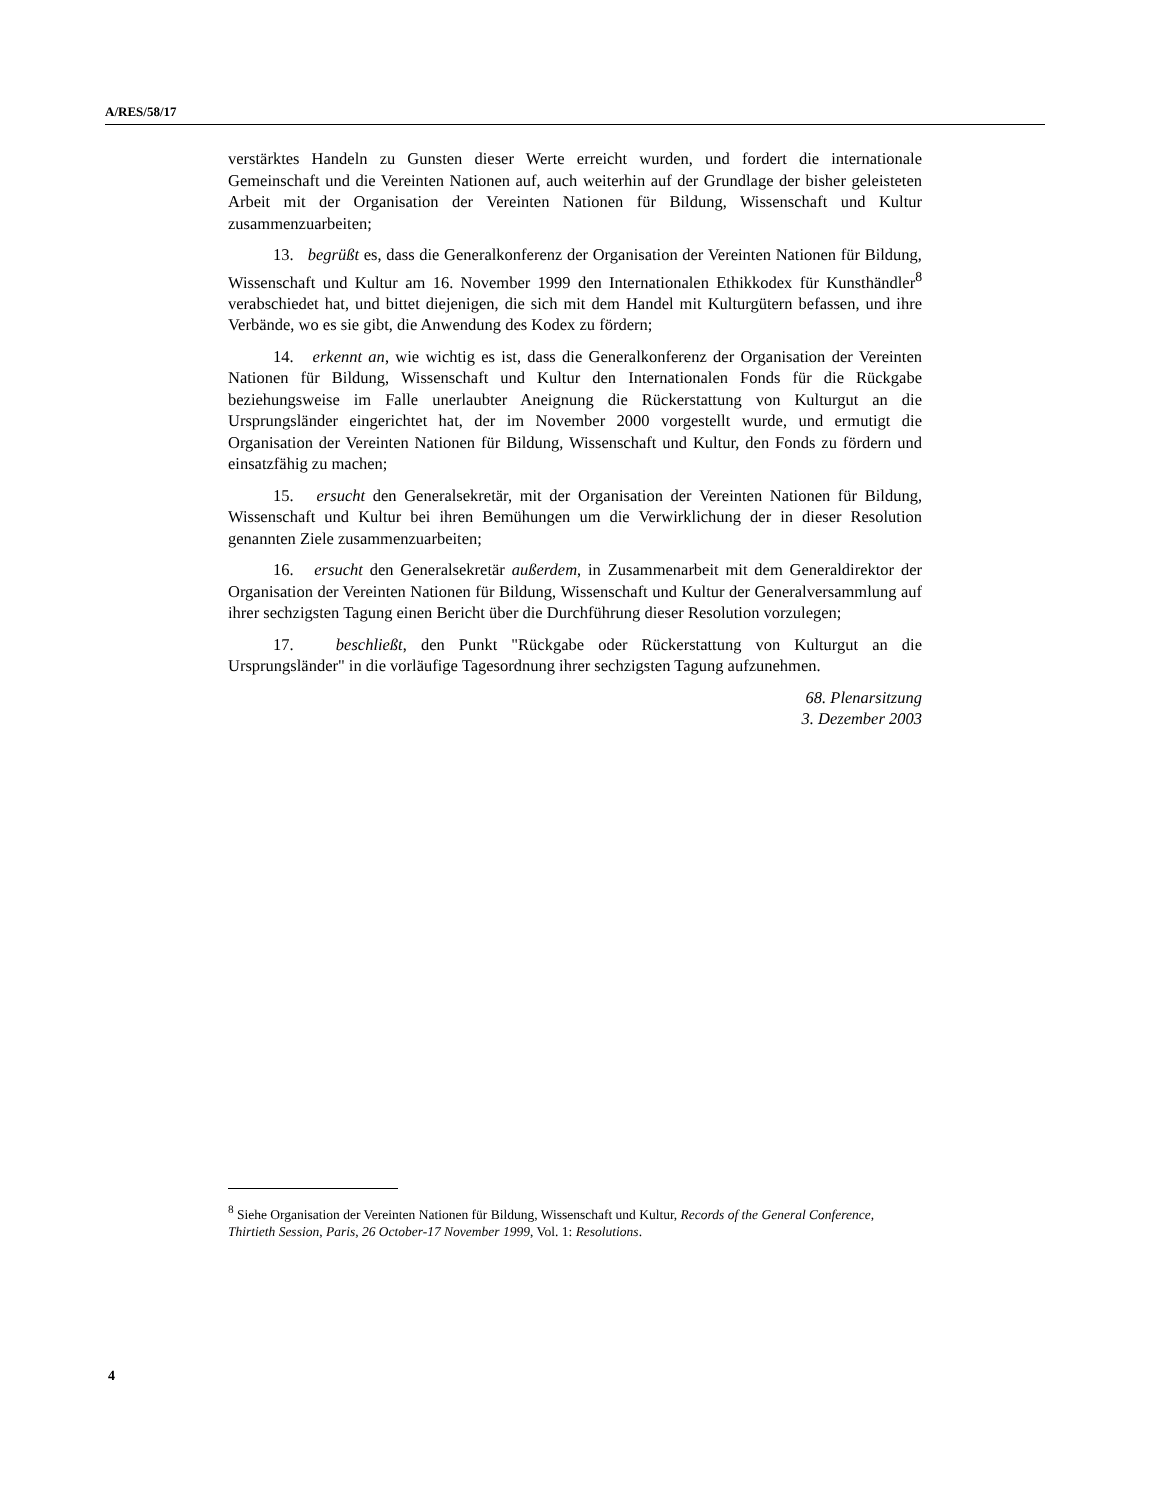A/RES/58/17
verstärktes Handeln zu Gunsten dieser Werte erreicht wurden, und fordert die internationale Gemeinschaft und die Vereinten Nationen auf, auch weiterhin auf der Grundlage der bisher geleisteten Arbeit mit der Organisation der Vereinten Nationen für Bildung, Wissenschaft und Kultur zusammenzuarbeiten;
13. begrüßt es, dass die Generalkonferenz der Organisation der Vereinten Nationen für Bildung, Wissenschaft und Kultur am 16. November 1999 den Internationalen Ethikkodex für Kunsthändler<sup>8</sup> verabschiedet hat, und bittet diejenigen, die sich mit dem Handel mit Kulturgütern befassen, und ihre Verbände, wo es sie gibt, die Anwendung des Kodex zu fördern;
14. erkennt an, wie wichtig es ist, dass die Generalkonferenz der Organisation der Vereinten Nationen für Bildung, Wissenschaft und Kultur den Internationalen Fonds für die Rückgabe beziehungsweise im Falle unerlaubter Aneignung die Rückerstattung von Kulturgut an die Ursprungsländer eingerichtet hat, der im November 2000 vorgestellt wurde, und ermutigt die Organisation der Vereinten Nationen für Bildung, Wissenschaft und Kultur, den Fonds zu fördern und einsatzfähig zu machen;
15. ersucht den Generalsekretär, mit der Organisation der Vereinten Nationen für Bildung, Wissenschaft und Kultur bei ihren Bemühungen um die Verwirklichung der in dieser Resolution genannten Ziele zusammenzuarbeiten;
16. ersucht den Generalsekretär außerdem, in Zusammenarbeit mit dem Generaldirektor der Organisation der Vereinten Nationen für Bildung, Wissenschaft und Kultur der Generalversammlung auf ihrer sechzigsten Tagung einen Bericht über die Durchführung dieser Resolution vorzulegen;
17. beschließt, den Punkt "Rückgabe oder Rückerstattung von Kulturgut an die Ursprungsländer" in die vorläufige Tagesordnung ihrer sechzigsten Tagung aufzunehmen.
68. Plenarsitzung
3. Dezember 2003
<sup>8</sup> Siehe Organisation der Vereinten Nationen für Bildung, Wissenschaft und Kultur, Records of the General Conference, Thirtieth Session, Paris, 26 October-17 November 1999, Vol. 1: Resolutions.
4